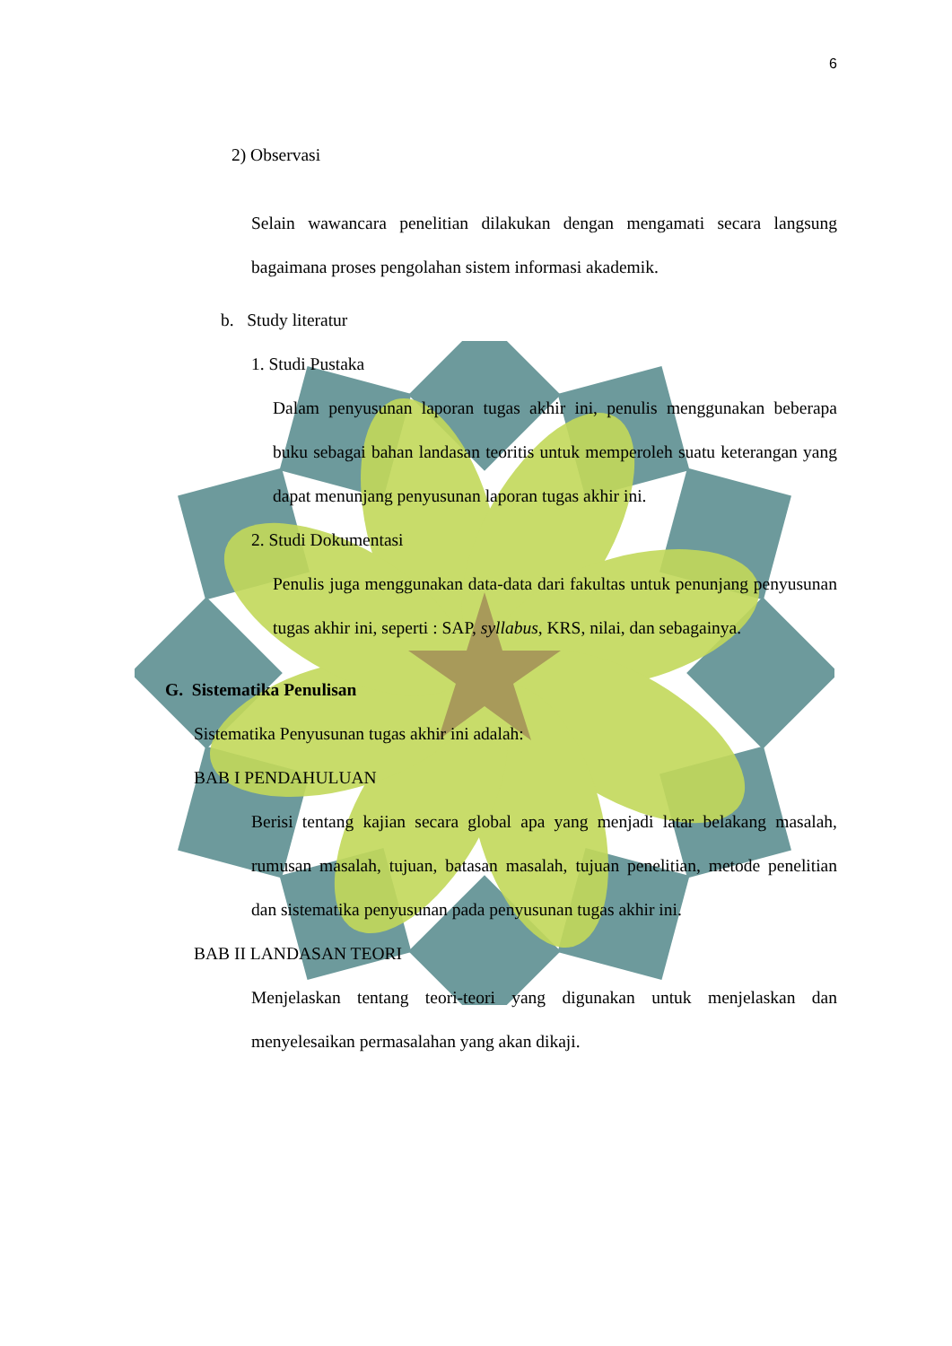6
2) Observasi
Selain wawancara penelitian dilakukan dengan mengamati secara langsung bagaimana proses pengolahan sistem informasi akademik.
b. Study literatur
1. Studi Pustaka
Dalam penyusunan laporan tugas akhir ini, penulis menggunakan beberapa buku sebagai bahan landasan teoritis untuk memperoleh suatu keterangan yang dapat menunjang penyusunan laporan tugas akhir ini.
2. Studi Dokumentasi
Penulis juga menggunakan data-data dari fakultas untuk penunjang penyusunan tugas akhir ini, seperti : SAP, syllabus, KRS, nilai, dan sebagainya.
G. Sistematika Penulisan
Sistematika Penyusunan tugas akhir ini adalah:
BAB I PENDAHULUAN
Berisi tentang kajian secara global apa yang menjadi latar belakang masalah, rumusan masalah, tujuan, batasan masalah, tujuan penelitian, metode penelitian dan sistematika penyusunan pada penyusunan tugas akhir ini.
BAB II LANDASAN TEORI
Menjelaskan tentang teori-teori yang digunakan untuk menjelaskan dan menyelesaikan permasalahan yang akan dikaji.